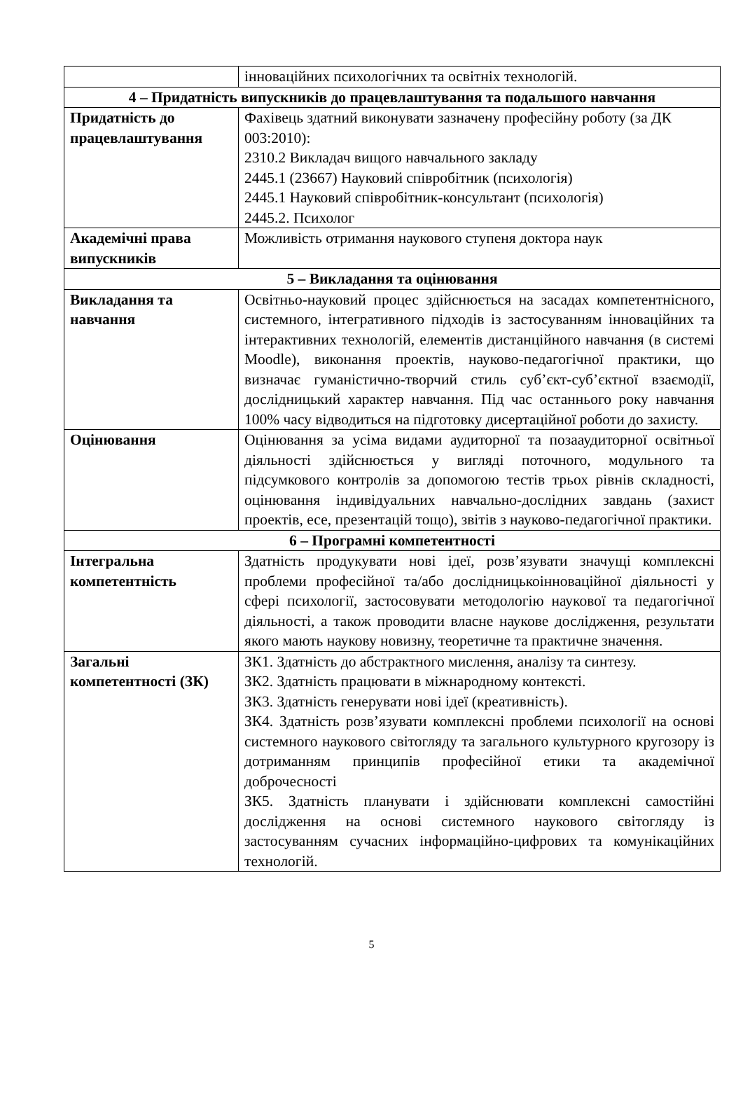| | інноваційних психологічних та освітніх технологій. |
| 4 – Придатність випускників до працевлаштування та подальшого навчання | |
| Придатність до працевлаштування | Фахівець здатний виконувати зазначену професійну роботу (за ДК 003:2010): 2310.2 Викладач вищого навчального закладу 2445.1 (23667) Науковий співробітник (психологія) 2445.1 Науковий співробітник-консультант (психологія) 2445.2. Психолог |
| Академічні права випускників | Можливість отримання наукового ступеня доктора наук |
| 5 – Викладання та оцінювання | |
| Викладання та навчання | Освітньо-науковий процес здійснюється на засадах компетентнісного, системного, інтегративного підходів із застосуванням інноваційних та інтерактивних технологій, елементів дистанційного навчання (в системі Moodle), виконання проектів, науково-педагогічної практики, що визначає гуманістично-творчий стиль суб’єкт-суб’єктної взаємодії, дослідницький характер навчання. Під час останнього року навчання 100% часу відводиться на підготовку дисертаційної роботи до захисту. |
| Оцінювання | Оцінювання за усіма видами аудиторної та позааудиторної освітньої діяльності здійснюється у вигляді поточного, модульного та підсумкового контролів за допомогою тестів трьох рівнів складності, оцінювання індивідуальних навчально-дослідних завдань (захист проектів, есе, презентацій тощо), звітів з науково-педагогічної практики. |
| 6 – Програмні компетентності | |
| Інтегральна компетентність | Здатність продукувати нові ідеї, розв’язувати значущі комплексні проблеми професійної та/або дослідницькоінноваційної діяльності у сфері психології, застосовувати методологію наукової та педагогічної діяльності, а також проводити власне наукове дослідження, результати якого мають наукову новизну, теоретичне та практичне значення. |
| Загальні компетентності (ЗК) | ЗК1. Здатність до абстрактного мислення, аналізу та синтезу. ЗК2. Здатність працювати в міжнародному контексті. ЗК3. Здатність генерувати нові ідеї (креативність). ЗК4. Здатність розв’язувати комплексні проблеми психології на основі системного наукового світогляду та загального культурного кругозору із дотриманням принципів професійної етики та академічної доброчесності ЗК5. Здатність планувати і здійснювати комплексні самостійні дослідження на основі системного наукового світогляду із застосуванням сучасних інформаційно-цифрових та комунікаційних технологій. |
5